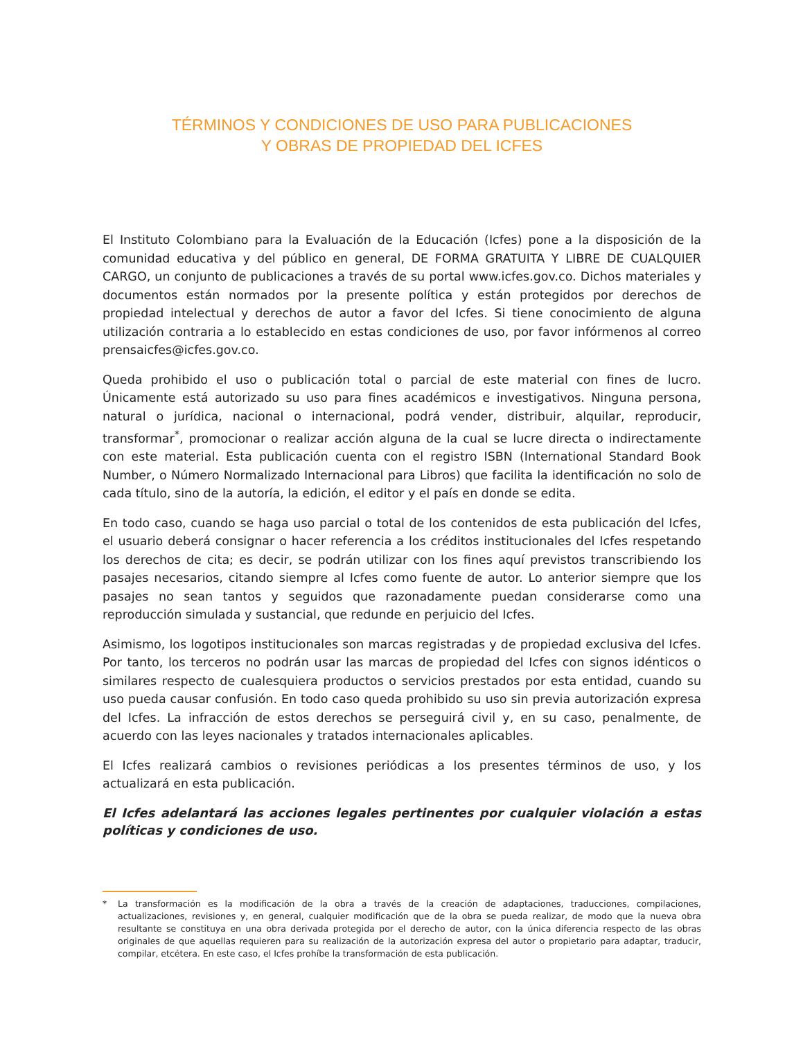TÉRMINOS Y CONDICIONES DE USO PARA PUBLICACIONES
Y OBRAS DE PROPIEDAD DEL ICFES
El Instituto Colombiano para la Evaluación de la Educación (Icfes) pone a la disposición de la comunidad educativa y del público en general, DE FORMA GRATUITA Y LIBRE DE CUALQUIER CARGO, un conjunto de publicaciones a través de su portal www.icfes.gov.co. Dichos materiales y documentos están normados por la presente política y están protegidos por derechos de propiedad intelectual y derechos de autor a favor del Icfes. Si tiene conocimiento de alguna utilización contraria a lo establecido en estas condiciones de uso, por favor infórmenos al correo prensaicfes@icfes.gov.co.
Queda prohibido el uso o publicación total o parcial de este material con fines de lucro. Únicamente está autorizado su uso para fines académicos e investigativos. Ninguna persona, natural o jurídica, nacional o internacional, podrá vender, distribuir, alquilar, reproducir, transformar<sup>*</sup>, promocionar o realizar acción alguna de la cual se lucre directa o indirectamente con este material. Esta publicación cuenta con el registro ISBN (International Standard Book Number, o Número Normalizado Internacional para Libros) que facilita la identificación no solo de cada título, sino de la autoría, la edición, el editor y el país en donde se edita.
En todo caso, cuando se haga uso parcial o total de los contenidos de esta publicación del Icfes, el usuario deberá consignar o hacer referencia a los créditos institucionales del Icfes respetando los derechos de cita; es decir, se podrán utilizar con los fines aquí previstos transcribiendo los pasajes necesarios, citando siempre al Icfes como fuente de autor. Lo anterior siempre que los pasajes no sean tantos y seguidos que razonadamente puedan considerarse como una reproducción simulada y sustancial, que redunde en perjuicio del Icfes.
Asimismo, los logotipos institucionales son marcas registradas y de propiedad exclusiva del Icfes. Por tanto, los terceros no podrán usar las marcas de propiedad del Icfes con signos idénticos o similares respecto de cualesquiera productos o servicios prestados por esta entidad, cuando su uso pueda causar confusión. En todo caso queda prohibido su uso sin previa autorización expresa del Icfes. La infracción de estos derechos se perseguirá civil y, en su caso, penalmente, de acuerdo con las leyes nacionales y tratados internacionales aplicables.
El Icfes realizará cambios o revisiones periódicas a los presentes términos de uso, y los actualizará en esta publicación.
El Icfes adelantará las acciones legales pertinentes por cualquier violación a estas políticas y condiciones de uso.
* La transformación es la modificación de la obra a través de la creación de adaptaciones, traducciones, compilaciones, actualizaciones, revisiones y, en general, cualquier modificación que de la obra se pueda realizar, de modo que la nueva obra resultante se constituya en una obra derivada protegida por el derecho de autor, con la única diferencia respecto de las obras originales de que aquellas requieren para su realización de la autorización expresa del autor o propietario para adaptar, traducir, compilar, etcétera. En este caso, el Icfes prohíbe la transformación de esta publicación.